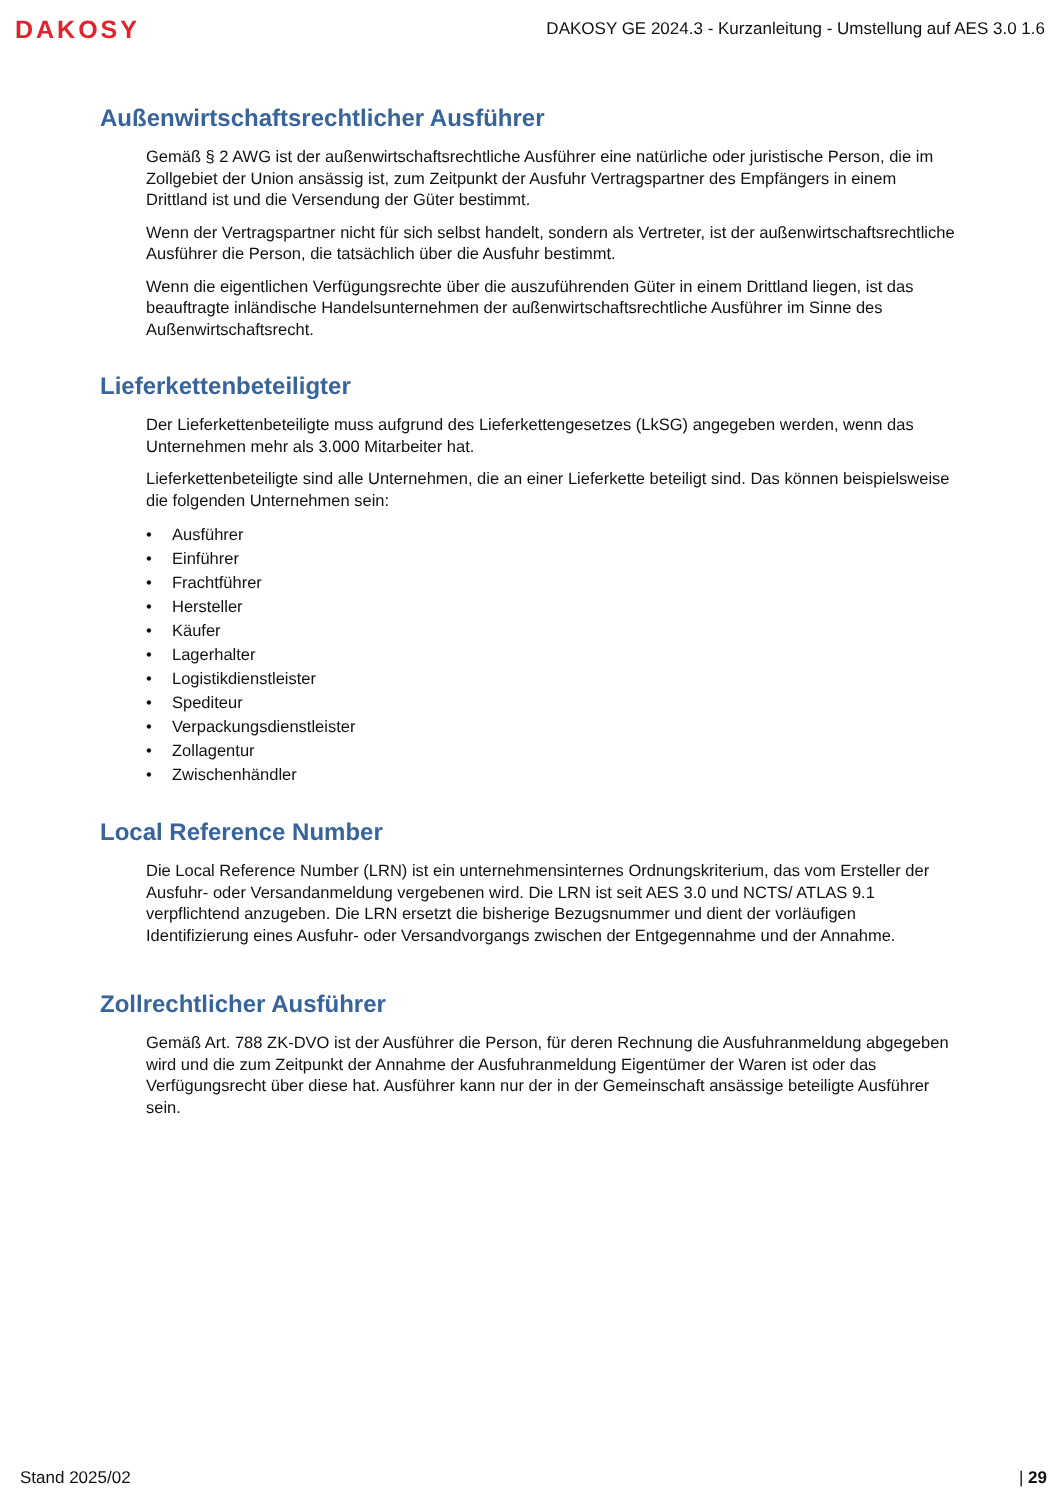DAKOSY
DAKOSY GE 2024.3 - Kurzanleitung - Umstellung auf AES 3.0 1.6
Außenwirtschaftsrechtlicher Ausführer
Gemäß § 2 AWG ist der außenwirtschaftsrechtliche Ausführer eine natürliche oder juristische Person, die im Zollgebiet der Union ansässig ist, zum Zeitpunkt der Ausfuhr Vertragspartner des Empfängers in einem Drittland ist und die Versendung der Güter bestimmt.
Wenn der Vertragspartner nicht für sich selbst handelt, sondern als Vertreter, ist der außenwirtschaftsrechtliche Ausführer die Person, die tatsächlich über die Ausfuhr bestimmt.
Wenn die eigentlichen Verfügungsrechte über die auszuführenden Güter in einem Drittland liegen, ist das beauftragte inländische Handelsunternehmen der außenwirtschaftsrechtliche Ausführer im Sinne des Außenwirtschaftsrecht.
Lieferkettenbeteiligter
Der Lieferkettenbeteiligte muss aufgrund des Lieferkettengesetzes (LkSG) angegeben werden, wenn das Unternehmen mehr als 3.000 Mitarbeiter hat.
Lieferkettenbeteiligte sind alle Unternehmen, die an einer Lieferkette beteiligt sind. Das können beispielsweise die folgenden Unternehmen sein:
• Ausführer
• Einführer
• Frachtführer
• Hersteller
• Käufer
• Lagerhalter
• Logistikdienstleister
• Spediteur
• Verpackungsdienstleister
• Zollagentur
• Zwischenhändler
Local Reference Number
Die Local Reference Number (LRN) ist ein unternehmensinternes Ordnungskriterium, das vom Ersteller der Ausfuhr- oder Versandanmeldung vergebenen wird. Die LRN ist seit AES 3.0 und NCTS/ ATLAS 9.1 verpflichtend anzugeben. Die LRN ersetzt die bisherige Bezugsnummer und dient der vorläufigen Identifizierung eines Ausfuhr- oder Versandvorgangs zwischen der Entgegennahme und der Annahme.
Zollrechtlicher Ausführer
Gemäß Art. 788 ZK-DVO ist der Ausführer die Person, für deren Rechnung die Ausfuhranmeldung abgegeben wird und die zum Zeitpunkt der Annahme der Ausfuhranmeldung Eigentümer der Waren ist oder das Verfügungsrecht über diese hat. Ausführer kann nur der in der Gemeinschaft ansässige beteiligte Ausführer sein.
Stand 2025/02 | 29